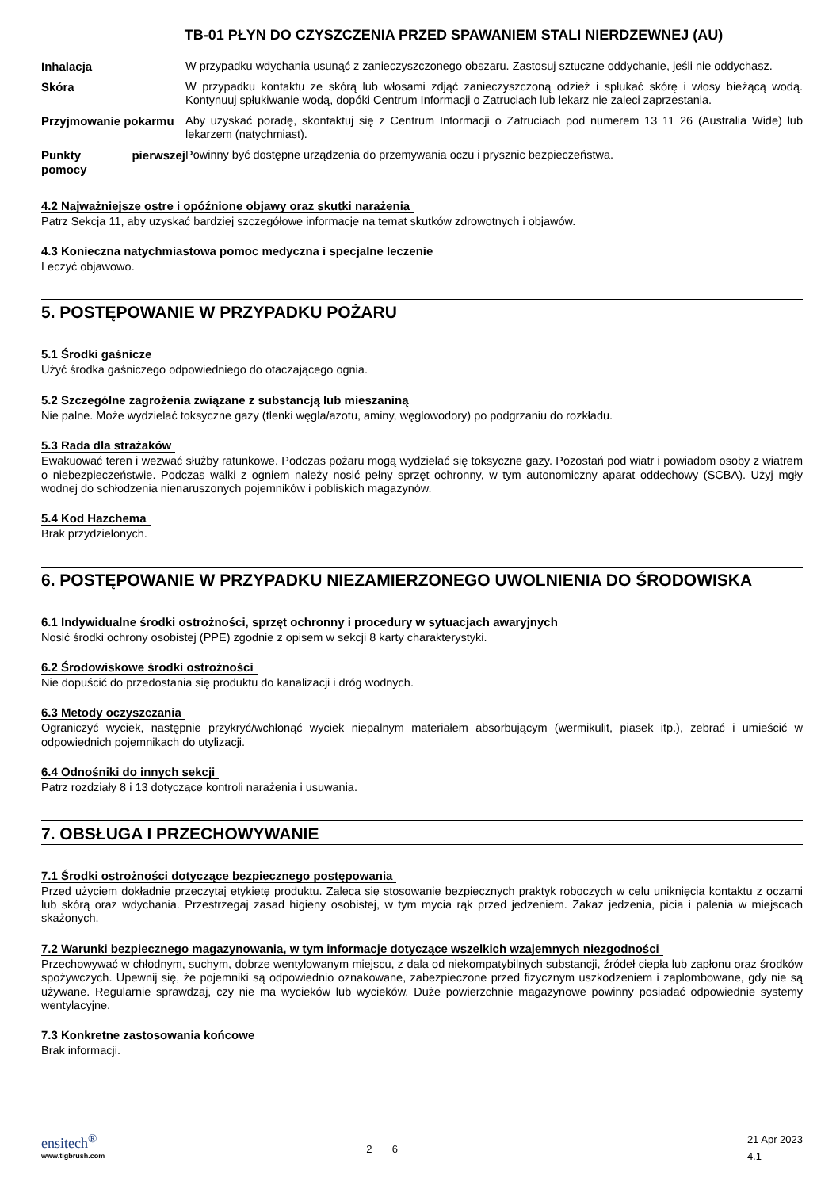TB-01 PŁYN DO CZYSZCZENIA PRZED SPAWANIEM STALI NIERDZEWNEJ (AU)
| Inhalacja | W przypadku wdychania usunąć z zanieczyszczonego obszaru. Zastosuj sztuczne oddychanie, jeśli nie oddychasz. |
| Skóra | W przypadku kontaktu ze skórą lub włosami zdjąć zanieczyszczoną odzież i spłukać skórę i włosy bieżącą wodą. Kontynuuj spłukiwanie wodą, dopóki Centrum Informacji o Zatruciach lub lekarz nie zaleci zaprzestania. |
| Przyjmowanie pokarmu | Aby uzyskać poradę, skontaktuj się z Centrum Informacji o Zatruciach pod numerem 13 11 26 (Australia Wide) lub lekarzem (natychmiast). |
| Punkty pierwszej pomocy | Powinny być dostępne urządzenia do przemywania oczu i prysznic bezpieczeństwa. |
4.2 Najważniejsze ostre i opóźnione objawy oraz skutki narażenia
Patrz Sekcja 11, aby uzyskać bardziej szczegółowe informacje na temat skutków zdrowotnych i objawów.
4.3 Konieczna natychmiastowa pomoc medyczna i specjalne leczenie
Leczyć objawowo.
5. POSTĘPOWANIE W PRZYPADKU POŻARU
5.1 Środki gaśnicze
Użyć środka gaśniczego odpowiedniego do otaczającego ognia.
5.2 Szczególne zagrożenia związane z substancją lub mieszaniną
Nie palne. Może wydzielać toksyczne gazy (tlenki węgla/azotu, aminy, węglowodory) po podgrzaniu do rozkładu.
5.3 Rada dla strażaków
Ewakuować teren i wezwać służby ratunkowe. Podczas pożaru mogą wydzielać się toksyczne gazy. Pozostań pod wiatr i powiadom osoby z wiatrem o niebezpieczeństwie. Podczas walki z ogniem należy nosić pełny sprzęt ochronny, w tym autonomiczny aparat oddechowy (SCBA). Użyj mgły wodnej do schłodzenia nienaruszonych pojemników i pobliskich magazynów.
5.4 Kod Hazchema
Brak przydzielonych.
6. POSTĘPOWANIE W PRZYPADKU NIEZAMIERZONEGO UWOLNIENIA DO ŚRODOWISKA
6.1 Indywidualne środki ostrożności, sprzęt ochronny i procedury w sytuacjach awaryjnych
Nosić środki ochrony osobistej (PPE) zgodnie z opisem w sekcji 8 karty charakterystyki.
6.2 Środowiskowe środki ostrożności
Nie dopuścić do przedostania się produktu do kanalizacji i dróg wodnych.
6.3 Metody oczyszczania
Ograniczyć wyciek, następnie przykryć/wchłonąć wyciek niepalnym materiałem absorbującym (wermikulit, piasek itp.), zebrać i umieścić w odpowiednich pojemnikach do utylizacji.
6.4 Odnośniki do innych sekcji
Patrz rozdziały 8 i 13 dotyczące kontroli narażenia i usuwania.
7. OBSŁUGA I PRZECHOWYWANIE
7.1 Środki ostrożności dotyczące bezpiecznego postępowania
Przed użyciem dokładnie przeczytaj etykietę produktu. Zaleca się stosowanie bezpiecznych praktyk roboczych w celu uniknięcia kontaktu z oczami lub skórą oraz wdychania. Przestrzegaj zasad higieny osobistej, w tym mycia rąk przed jedzeniem. Zakaz jedzenia, picia i palenia w miejscach skażonych.
7.2 Warunki bezpiecznego magazynowania, w tym informacje dotyczące wszelkich wzajemnych niezgodności
Przechowywać w chłodnym, suchym, dobrze wentylowanym miejscu, z dala od niekompatybilnych substancji, źródeł ciepła lub zapłonu oraz środków spożywczych. Upewnij się, że pojemniki są odpowiednio oznakowane, zabezpieczone przed fizycznym uszkodzeniem i zaplombowane, gdy nie są używane. Regularnie sprawdzaj, czy nie ma wycieków lub wycieków. Duże powierzchnie magazynowe powinny posiadać odpowiednie systemy wentylacyjne.
7.3 Konkretne zastosowania końcowe
Brak informacji.
ensitech<sup>®</sup>
www.tigbrush.com
2 6
21 Apr 2023
4.1